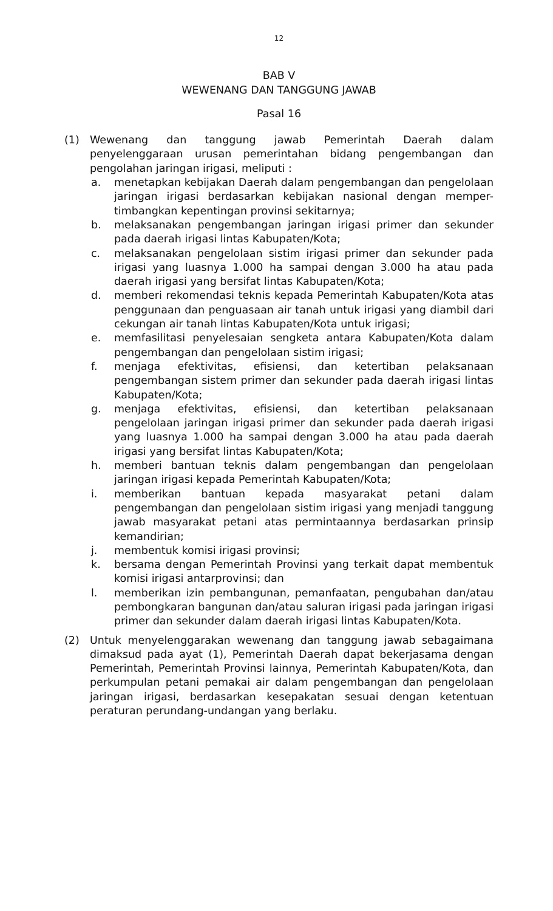12
BAB V
WEWENANG DAN TANGGUNG JAWAB
Pasal 16
(1) Wewenang dan tanggung jawab Pemerintah Daerah dalam penyelenggaraan urusan pemerintahan bidang pengembangan dan pengolahan jaringan irigasi, meliputi :
a. menetapkan kebijakan Daerah dalam pengembangan dan pengelolaan jaringan irigasi berdasarkan kebijakan nasional dengan memper-timbangkan kepentingan provinsi sekitarnya;
b. melaksanakan pengembangan jaringan irigasi primer dan sekunder pada daerah irigasi lintas Kabupaten/Kota;
c. melaksanakan pengelolaan sistim irigasi primer dan sekunder pada irigasi yang luasnya 1.000 ha sampai dengan 3.000 ha atau pada daerah irigasi yang bersifat lintas Kabupaten/Kota;
d. memberi rekomendasi teknis kepada Pemerintah Kabupaten/Kota atas penggunaan dan penguasaan air tanah untuk irigasi yang diambil dari cekungan air tanah lintas Kabupaten/Kota untuk irigasi;
e. memfasilitasi penyelesaian sengketa antara Kabupaten/Kota dalam pengembangan dan pengelolaan sistim irigasi;
f. menjaga efektivitas, efisiensi, dan ketertiban pelaksanaan pengembangan sistem primer dan sekunder pada daerah irigasi lintas Kabupaten/Kota;
g. menjaga efektivitas, efisiensi, dan ketertiban pelaksanaan pengelolaan jaringan irigasi primer dan sekunder pada daerah irigasi yang luasnya 1.000 ha sampai dengan 3.000 ha atau pada daerah irigasi yang bersifat lintas Kabupaten/Kota;
h. memberi bantuan teknis dalam pengembangan dan pengelolaan jaringan irigasi kepada Pemerintah Kabupaten/Kota;
i. memberikan bantuan kepada masyarakat petani dalam pengembangan dan pengelolaan sistim irigasi yang menjadi tanggung jawab masyarakat petani atas permintaannya berdasarkan prinsip kemandirian;
j. membentuk komisi irigasi provinsi;
k. bersama dengan Pemerintah Provinsi yang terkait dapat membentuk komisi irigasi antarprovinsi; dan
l. memberikan izin pembangunan, pemanfaatan, pengubahan dan/atau pembongkaran bangunan dan/atau saluran irigasi pada jaringan irigasi primer dan sekunder dalam daerah irigasi lintas Kabupaten/Kota.
(2) Untuk menyelenggarakan wewenang dan tanggung jawab sebagaimana dimaksud pada ayat (1), Pemerintah Daerah dapat bekerjasama dengan Pemerintah, Pemerintah Provinsi lainnya, Pemerintah Kabupaten/Kota, dan perkumpulan petani pemakai air dalam pengembangan dan pengelolaan jaringan irigasi, berdasarkan kesepakatan sesuai dengan ketentuan peraturan perundang-undangan yang berlaku.